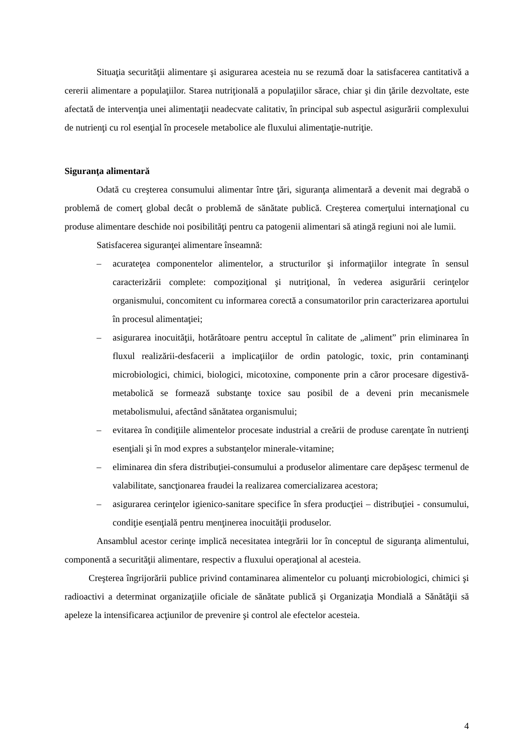Situaţia securităţii alimentare şi asigurarea acesteia nu se rezumă doar la satisfacerea cantitativă a cererii alimentare a populaţiilor. Starea nutriţională a populaţiilor sărace, chiar şi din ţările dezvoltate, este afectată de intervenţia unei alimentaţii neadecvate calitativ, în principal sub aspectul asigurării complexului de nutrienţi cu rol esenţial în procesele metabolice ale fluxului alimentaţie-nutriţie.
Siguranţa alimentară
Odată cu creşterea consumului alimentar între ţări, siguranţa alimentară a devenit mai degrabă o problemă de comerţ global decât o problemă de sănătate publică. Creşterea comerţului internaţional cu produse alimentare deschide noi posibilităţi pentru ca patogenii alimentari să atingă regiuni noi ale lumii.
Satisfacerea siguranţei alimentare înseamnă:
– acurateţea componentelor alimentelor, a structurilor şi informaţiilor integrate în sensul caracterizării complete: compoziţional şi nutriţional, în vederea asigurării cerinţelor organismului, concomitent cu informarea corectă a consumatorilor prin caracterizarea aportului în procesul alimentaţiei;
– asigurarea inocuităţii, hotărâtoare pentru acceptul în calitate de „aliment” prin eliminarea în fluxul realizării-desfacerii a implicaţiilor de ordin patologic, toxic, prin contaminanţi microbiologici, chimici, biologici, micotoxine, componente prin a căror procesare digestivă-metabolică se formează substanţe toxice sau posibil de a deveni prin mecanismele metabolismului, afectând sănătatea organismului;
– evitarea în condiţiile alimentelor procesate industrial a creării de produse carenţate în nutrienţi esenţiali şi în mod expres a substanţelor minerale-vitamine;
– eliminarea din sfera distribuţiei-consumului a produselor alimentare care depăşesc termenul de valabilitate, sancţionarea fraudei la realizarea comercializarea acestora;
– asigurarea cerinţelor igienico-sanitare specifice în sfera producţiei – distribuţiei - consumului, condiţie esenţială pentru menţinerea inocuităţii produselor.
Ansamblul acestor cerinţe implică necesitatea integrării lor în conceptul de siguranţa alimentului, componentă a securităţii alimentare, respectiv a fluxului operaţional al acesteia.
Creşterea îngrijorării publice privind contaminarea alimentelor cu poluanţi microbiologici, chimici şi radioactivi a determinat organizaţiile oficiale de sănătate publică şi Organizaţia Mondială a Sănătăţii să apeleze la intensificarea acţiunilor de prevenire şi control ale efectelor acesteia.
4